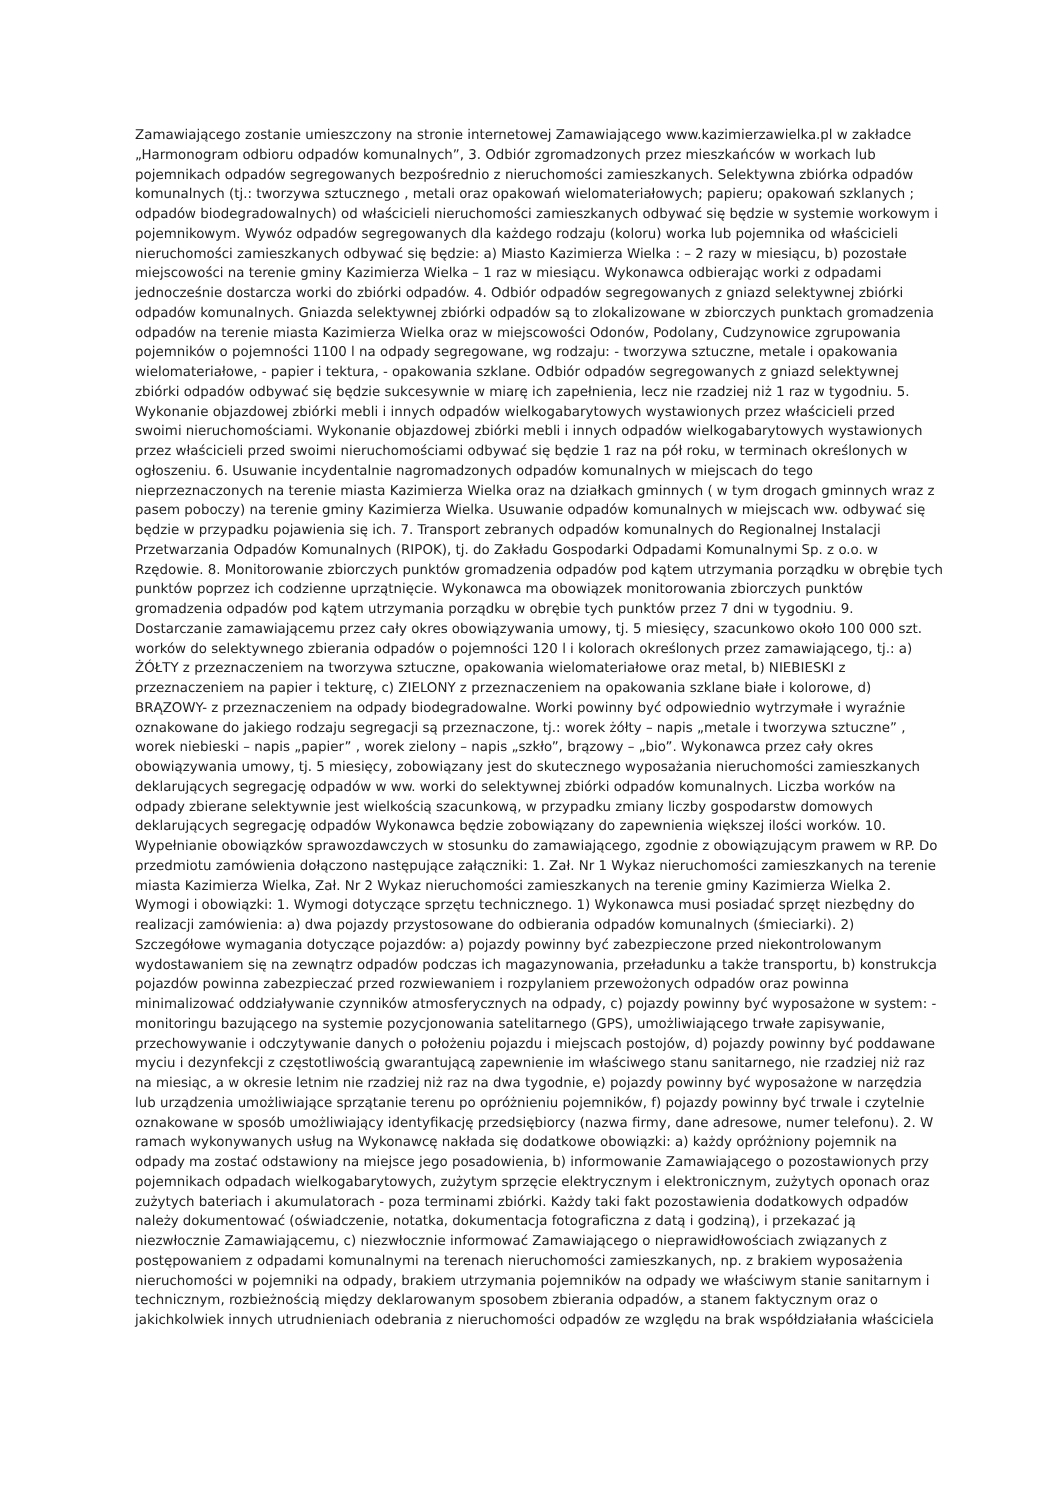Zamawiającego zostanie umieszczony na stronie internetowej Zamawiającego www.kazimierzawielka.pl w zakładce „Harmonogram odbioru odpadów komunalnych”, 3. Odbiór zgromadzonych przez mieszkańców w workach lub pojemnikach odpadów segregowanych bezpośrednio z nieruchomości zamieszkanych. Selektywna zbiórka odpadów komunalnych (tj.: tworzywa sztucznego , metali oraz opakowań wielomateriałowych; papieru; opakowań szklanych ; odpadów biodegradowalnych) od właścicieli nieruchomości zamieszkanych odbywać się będzie w systemie workowym i pojemnikowym. Wywóz odpadów segregowanych dla każdego rodzaju (koloru) worka lub pojemnika od właścicieli nieruchomości zamieszkanych odbywać się będzie: a) Miasto Kazimierza Wielka : – 2 razy w miesiącu, b) pozostałe miejscowości na terenie gminy Kazimierza Wielka – 1 raz w miesiącu. Wykonawca odbierając worki z odpadami jednocześnie dostarcza worki do zbiórki odpadów. 4. Odbiór odpadów segregowanych z gniazd selektywnej zbiórki odpadów komunalnych. Gniazda selektywnej zbiórki odpadów są to zlokalizowane w zbiorczych punktach gromadzenia odpadów na terenie miasta Kazimierza Wielka oraz w miejscowości Odonów, Podolany, Cudzynowice zgrupowania pojemników o pojemności 1100 l na odpady segregowane, wg rodzaju: - tworzywa sztuczne, metale i opakowania wielomateriałowe, - papier i tektura, - opakowania szklane. Odbiór odpadów segregowanych z gniazd selektywnej zbiórki odpadów odbywać się będzie sukcesywnie w miarę ich zapełnienia, lecz nie rzadziej niż 1 raz w tygodniu. 5. Wykonanie objazdowej zbiórki mebli i innych odpadów wielkogabarytowych wystawionych przez właścicieli przed swoimi nieruchomościami. Wykonanie objazdowej zbiórki mebli i innych odpadów wielkogabarytowych wystawionych przez właścicieli przed swoimi nieruchomościami odbywać się będzie 1 raz na pół roku, w terminach określonych w ogłoszeniu. 6. Usuwanie incydentalnie nagromadzonych odpadów komunalnych w miejscach do tego nieprzeznaczonych na terenie miasta Kazimierza Wielka oraz na działkach gminnych ( w tym drogach gminnych wraz z pasem poboczy) na terenie gminy Kazimierza Wielka. Usuwanie odpadów komunalnych w miejscach ww. odbywać się będzie w przypadku pojawienia się ich. 7. Transport zebranych odpadów komunalnych do Regionalnej Instalacji Przetwarzania Odpadów Komunalnych (RIPOK), tj. do Zakładu Gospodarki Odpadami Komunalnymi Sp. z o.o. w Rzędowie. 8. Monitorowanie zbiorczych punktów gromadzenia odpadów pod kątem utrzymania porządku w obrębie tych punktów poprzez ich codzienne uprzątnięcie. Wykonawca ma obowiązek monitorowania zbiorczych punktów gromadzenia odpadów pod kątem utrzymania porządku w obrębie tych punktów przez 7 dni w tygodniu. 9. Dostarczanie zamawiającemu przez cały okres obowiązywania umowy, tj. 5 miesięcy, szacunkowo około 100 000 szt. worków do selektywnego zbierania odpadów o pojemności 120 l i kolorach określonych przez zamawiającego, tj.: a) ŻÓŁTY z przeznaczeniem na tworzywa sztuczne, opakowania wielomateriałowe oraz metal, b) NIEBIESKI z przeznaczeniem na papier i tekturę, c) ZIELONY z przeznaczeniem na opakowania szklane białe i kolorowe, d) BRĄZOWY- z przeznaczeniem na odpady biodegradowalne. Worki powinny być odpowiednio wytrzymałe i wyraźnie oznakowane do jakiego rodzaju segregacji są przeznaczone, tj.: worek żółty – napis „metale i tworzywa sztuczne” , worek niebieski – napis „papier” , worek zielony – napis „szkło”, brązowy – „bio”. Wykonawca przez cały okres obowiązywania umowy, tj. 5 miesięcy, zobowiązany jest do skutecznego wyposażania nieruchomości zamieszkanych deklarujących segregację odpadów w ww. worki do selektywnej zbiórki odpadów komunalnych. Liczba worków na odpady zbierane selektywnie jest wielkością szacunkową, w przypadku zmiany liczby gospodarstw domowych deklarujących segregację odpadów Wykonawca będzie zobowiązany do zapewnienia większej ilości worków. 10. Wypełnianie obowiązków sprawozdawczych w stosunku do zamawiającego, zgodnie z obowiązującym prawem w RP. Do przedmiotu zamówienia dołączono następujące załączniki: 1. Zał. Nr 1 Wykaz nieruchomości zamieszkanych na terenie miasta Kazimierza Wielka, Zał. Nr 2 Wykaz nieruchomości zamieszkanych na terenie gminy Kazimierza Wielka 2. Wymogi i obowiązki: 1. Wymogi dotyczące sprzętu technicznego. 1) Wykonawca musi posiadać sprzęt niezbędny do realizacji zamówienia: a) dwa pojazdy przystosowane do odbierania odpadów komunalnych (śmieciarki). 2) Szczegółowe wymagania dotyczące pojazdów: a) pojazdy powinny być zabezpieczone przed niekontrolowanym wydostawaniem się na zewnątrz odpadów podczas ich magazynowania, przeładunku a także transportu, b) konstrukcja pojazdów powinna zabezpieczać przed rozwiewaniem i rozpylaniem przewożonych odpadów oraz powinna minimalizować oddziaływanie czynników atmosferycznych na odpady, c) pojazdy powinny być wyposażone w system: - monitoringu bazującego na systemie pozycjonowania satelitarnego (GPS), umożliwiającego trwałe zapisywanie, przechowywanie i odczytywanie danych o położeniu pojazdu i miejscach postojów, d) pojazdy powinny być poddawane myciu i dezynfekcji z częstotliwością gwarantującą zapewnienie im właściwego stanu sanitarnego, nie rzadziej niż raz na miesiąc, a w okresie letnim nie rzadziej niż raz na dwa tygodnie, e) pojazdy powinny być wyposażone w narzędzia lub urządzenia umożliwiające sprzątanie terenu po opróżnieniu pojemników, f) pojazdy powinny być trwale i czytelnie oznakowane w sposób umożliwiający identyfikację przedsiębiorcy (nazwa firmy, dane adresowe, numer telefonu). 2. W ramach wykonywanych usług na Wykonawcę nakłada się dodatkowe obowiązki: a) każdy opróżniony pojemnik na odpady ma zostać odstawiony na miejsce jego posadowienia, b) informowanie Zamawiającego o pozostawionych przy pojemnikach odpadach wielkogabarytowych, zużytym sprzęcie elektrycznym i elektronicznym, zużytych oponach oraz zużytych bateriach i akumulatorach - poza terminami zbiórki. Każdy taki fakt pozostawienia dodatkowych odpadów należy dokumentować (oświadczenie, notatka, dokumentacja fotograficzna z datą i godziną), i przekazać ją niezwłocznie Zamawiającemu, c) niezwłocznie informować Zamawiającego o nieprawidłowościach związanych z postępowaniem z odpadami komunalnymi na terenach nieruchomości zamieszkanych, np. z brakiem wyposażenia nieruchomości w pojemniki na odpady, brakiem utrzymania pojemników na odpady we właściwym stanie sanitarnym i technicznym, rozbieżnością między deklarowanym sposobem zbierania odpadów, a stanem faktycznym oraz o jakichkolwiek innych utrudnieniach odebrania z nieruchomości odpadów ze względu na brak współdziałania właściciela